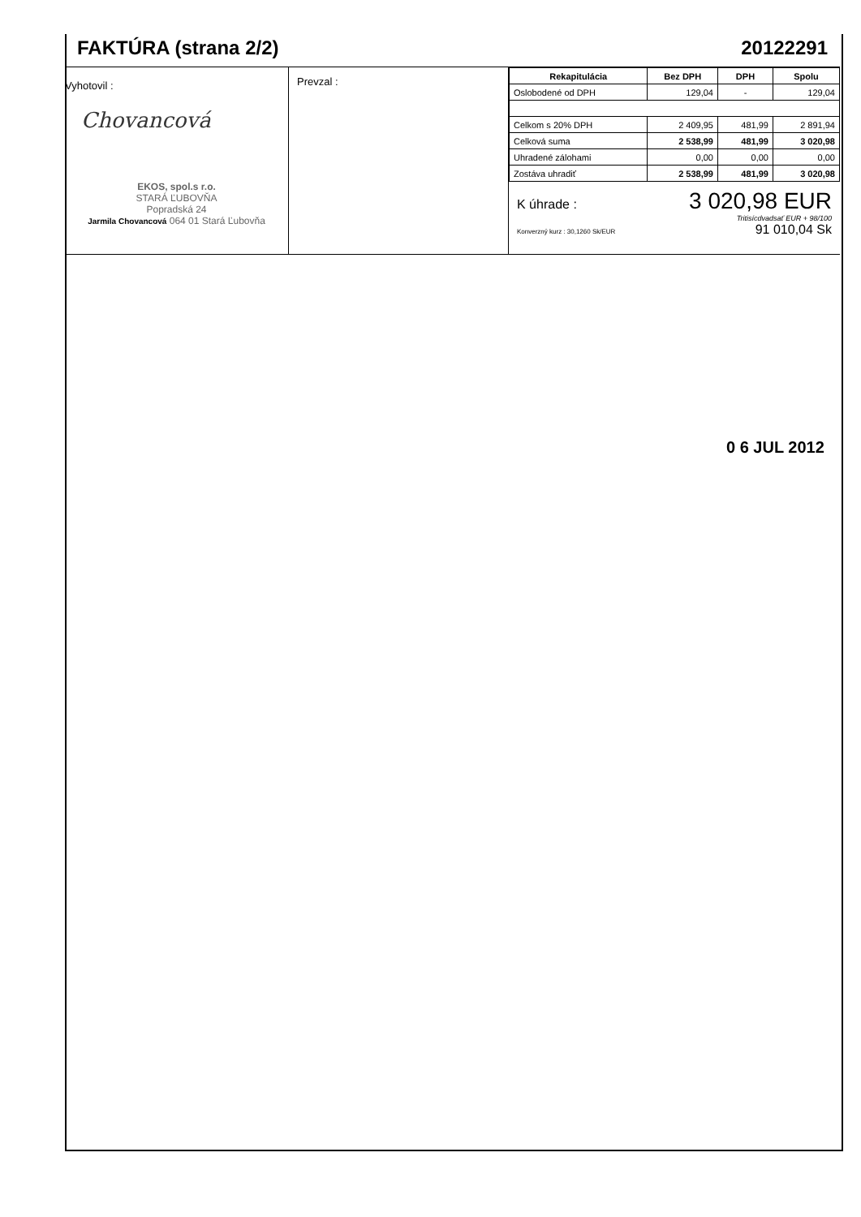FAKTÚRA (strana 2/2)
20122291
Vyhotovil :
Chovancová
EKOS, spol.s r.o.
STARÁ ĽUBOVŇA
Popradská 24
Jarmila Chovancová 064 01 Stará Ľubovňa
Prevzal :
| Rekapitulácia | Bez DPH | DPH | Spolu |
| --- | --- | --- | --- |
| Oslobodené od DPH | 129,04 | - | 129,04 |
| Celkom s 20% DPH | 2 409,95 | 481,99 | 2 891,94 |
| Celková suma | 2 538,99 | 481,99 | 3 020,98 |
| Uhradené zálohami | 0,00 | 0,00 | 0,00 |
| Zostáva uhradiť | 2 538,99 | 481,99 | 3 020,98 |
K úhrade : 3 020,98 EUR
Tritisícdvadsať EUR + 98/100
Konverzný kurz : 30,1260 Sk/EUR 91 010,04 Sk
0 6 JUL 2012